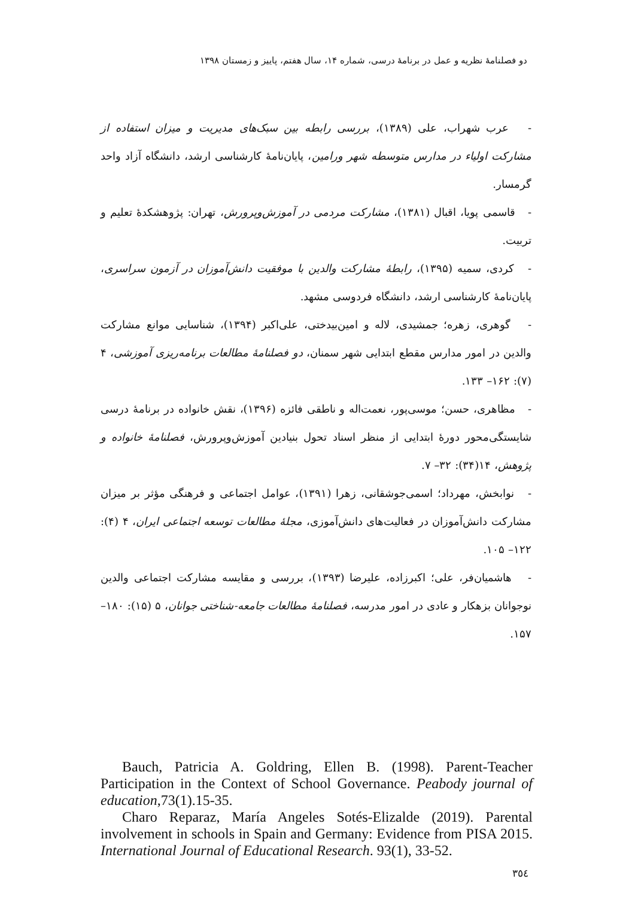دو فصلنامهٔ نظریه و عمل در برنامهٔ درسی، شماره ۱۴، سال هفتم، پاییز و زمستان ۱۳۹۸
- عرب شهراب، علی (۱۳۸۹)، بررسی رابطه بین سبک‌های مدیریت و میزان استفاده از مشارکت اولیاء در مدارس متوسطه شهر ورامین، پایان‌نامهٔ کارشناسی ارشد، دانشگاه آزاد واحد گرمسار.
- قاسمی پویا، اقبال (۱۳۸۱)، مشارکت مردمی در آموزش‌وپرورش، تهران: پژوهشکدهٔ تعلیم و تربیت.
- کردی، سمیه (۱۳۹۵)، رابطهٔ مشارکت والدین با موفقیت دانش‌آموزان در آزمون سراسری، پایان‌نامهٔ کارشناسی ارشد، دانشگاه فردوسی مشهد.
- گوهری، زهره؛ جمشیدی، لاله و امین‌بیدختی، علی‌اکبر (۱۳۹۴)، شناسایی موانع مشارکت والدین در امور مدارس مقطع ابتدایی شهر سمنان، دو فصلنامهٔ مطالعات برنامه‌ریزی آموزشی، ۴ (۷): ۱۶۲– ۱۳۳.
- مظاهری، حسن؛ موسی‌پور، نعمت‌اله و ناطقی فائزه (۱۳۹۶)، نقش خانواده در برنامهٔ درسی شایستگی‌محور دورهٔ ابتدایی از منظر اسناد تحول بنیادین آموزش‌وپرورش، فصلنامهٔ خانواده و پژوهش، ۱۴(۳۴): ۳۲– ۷.
- نوابخش، مهرداد؛ اسمی‌جوشقانی، زهرا (۱۳۹۱)، عوامل اجتماعی و فرهنگی مؤثر بر میزان مشارکت دانش‌آموزان در فعالیت‌های دانش‌آموزی، مجلهٔ مطالعات توسعه اجتماعی ایران، ۴ (۴): ۱۲۲– ۱۰۵.
- هاشمیان‌فر، علی؛ اکبرزاده، علیرضا (۱۳۹۳)، بررسی و مقایسه مشارکت اجتماعی والدین نوجوانان بزهکار و عادی در امور مدرسه، فصلنامهٔ مطالعات جامعه-شناختی جوانان، ۵ (۱۵): ۱۸۰– ۱۵۷.
Bauch, Patricia A. Goldring, Ellen B. (1998). Parent-Teacher Participation in the Context of School Governance. Peabody journal of education,73(1).15-35.
Charo Reparaz, María Angeles Sotés-Elizalde (2019). Parental involvement in schools in Spain and Germany: Evidence from PISA 2015. International Journal of Educational Research. 93(1), 33-52.
٣٥٤